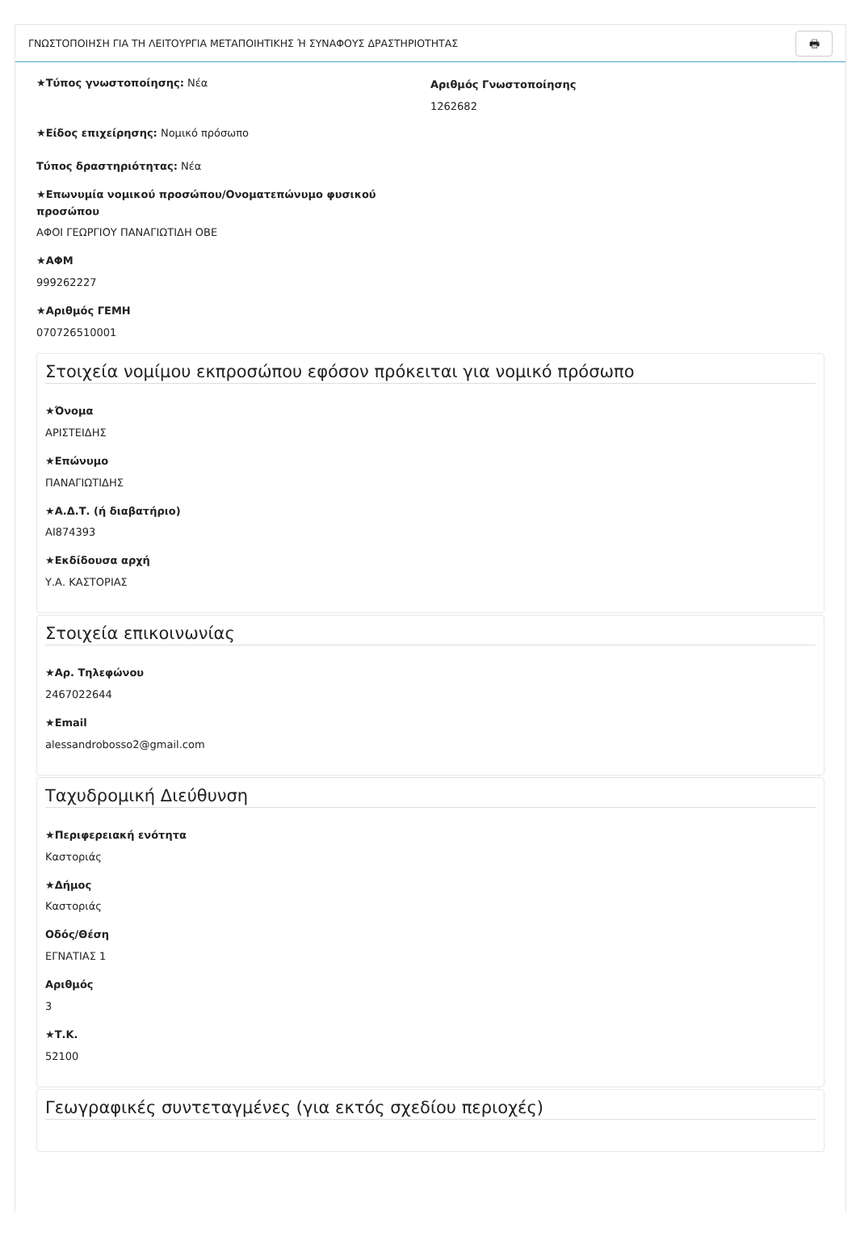ΓΝΩΣΤΟΠΟΙΗΣΗ ΓΙΑ ΤΗ ΛΕΙΤΟΥΡΓΙΑ ΜΕΤΑΠΟΙΗΤΙΚΗΣ Ή ΣΥΝΑΦΟΥΣ ΔΡΑΣΤΗΡΙΟΤΗΤΑΣ
🖶
★Τύπος γνωστοποίησης: Νέα
Αριθμός Γνωστοποίησης
1262682
★Είδος επιχείρησης: Νομικό πρόσωπο
Τύπος δραστηριότητας: Νέα
★Επωνυμία νομικού προσώπου/Ονοματεπώνυμο φυσικού προσώπου
ΑΦΟΙ ΓΕΩΡΓΙΟΥ ΠΑΝΑΓΙΩΤΙΔΗ ΟΒΕ
★ΑΦΜ
999262227
★Αριθμός ΓΕΜΗ
070726510001
Στοιχεία νομίμου εκπροσώπου εφόσον πρόκειται για νομικό πρόσωπο
★Όνομα
ΑΡΙΣΤΕΙΔΗΣ
★Επώνυμο
ΠΑΝΑΓΙΩΤΙΔΗΣ
★Α.Δ.Τ. (ή διαβατήριο)
ΑΙ874393
★Εκδίδουσα αρχή
Υ.Α. ΚΑΣΤΟΡΙΑΣ
Στοιχεία επικοινωνίας
★Αρ. Τηλεφώνου
2467022644
★Email
alessandrobosso2@gmail.com
Ταχυδρομική Διεύθυνση
★Περιφερειακή ενότητα
Καστοριάς
★Δήμος
Καστοριάς
Οδός/Θέση
ΕΓΝΑΤΙΑΣ 1
Αριθμός
3
★Τ.Κ.
52100
Γεωγραφικές συντεταγμένες (για εκτός σχεδίου περιοχές)